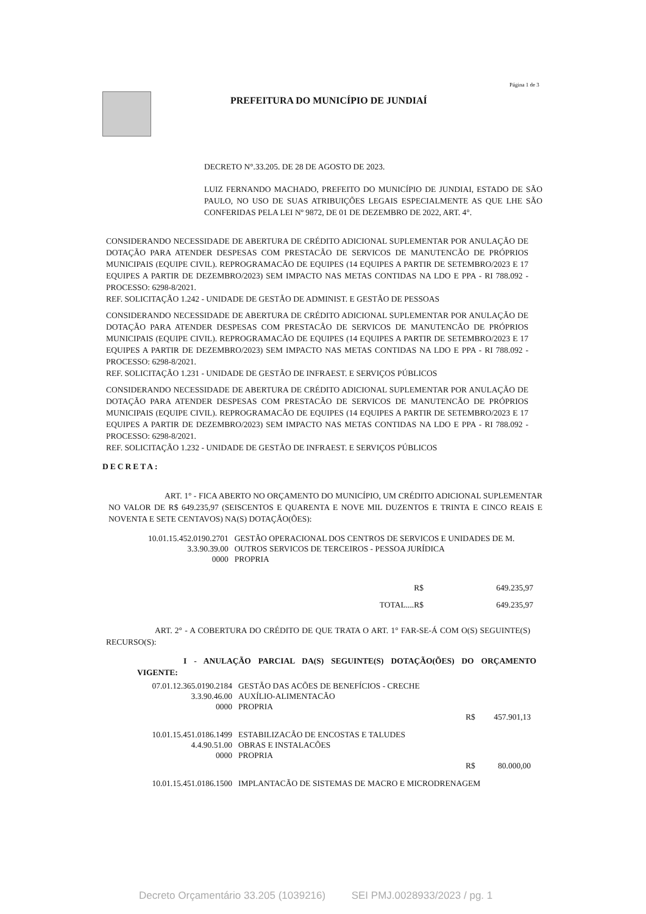Página 1 de 3
PREFEITURA DO MUNICÍPIO DE JUNDIAÍ
DECRETO N°.33.205. DE 28 DE AGOSTO DE 2023.
LUIZ FERNANDO MACHADO, PREFEITO DO MUNICÍPIO DE JUNDIAI, ESTADO DE SÃO PAULO, NO USO DE SUAS ATRIBUIÇÕES LEGAIS ESPECIALMENTE AS QUE LHE SÃO CONFERIDAS PELA LEI Nº 9872, DE 01 DE DEZEMBRO DE 2022, ART. 4°.
CONSIDERANDO NECESSIDADE DE ABERTURA DE CRÉDITO ADICIONAL SUPLEMENTAR POR ANULAÇÃO DE DOTAÇÃO PARA ATENDER DESPESAS COM PRESTACÃO DE SERVICOS DE MANUTENCÃO DE PRÓPRIOS MUNICIPAIS (EQUIPE CIVIL). REPROGRAMACÃO DE EQUIPES (14 EQUIPES A PARTIR DE SETEMBRO/2023 E 17 EQUIPES A PARTIR DE DEZEMBRO/2023) SEM IMPACTO NAS METAS CONTIDAS NA LDO E PPA - RI 788.092 - PROCESSO: 6298-8/2021.
REF. SOLICITAÇÃO 1.242 - UNIDADE DE GESTÃO DE ADMINIST. E GESTÃO DE PESSOAS
CONSIDERANDO NECESSIDADE DE ABERTURA DE CRÉDITO ADICIONAL SUPLEMENTAR POR ANULAÇÃO DE DOTAÇÃO PARA ATENDER DESPESAS COM PRESTACÃO DE SERVICOS DE MANUTENCÃO DE PRÓPRIOS MUNICIPAIS (EQUIPE CIVIL). REPROGRAMACÃO DE EQUIPES (14 EQUIPES A PARTIR DE SETEMBRO/2023 E 17 EQUIPES A PARTIR DE DEZEMBRO/2023) SEM IMPACTO NAS METAS CONTIDAS NA LDO E PPA - RI 788.092 - PROCESSO: 6298-8/2021.
REF. SOLICITAÇÃO 1.231 - UNIDADE DE GESTÃO DE INFRAEST. E SERVIÇOS PÚBLICOS
CONSIDERANDO NECESSIDADE DE ABERTURA DE CRÉDITO ADICIONAL SUPLEMENTAR POR ANULAÇÃO DE DOTAÇÃO PARA ATENDER DESPESAS COM PRESTACÃO DE SERVICOS DE MANUTENCÃO DE PRÓPRIOS MUNICIPAIS (EQUIPE CIVIL). REPROGRAMACÃO DE EQUIPES (14 EQUIPES A PARTIR DE SETEMBRO/2023 E 17 EQUIPES A PARTIR DE DEZEMBRO/2023) SEM IMPACTO NAS METAS CONTIDAS NA LDO E PPA - RI 788.092 - PROCESSO: 6298-8/2021.
REF. SOLICITAÇÃO 1.232 - UNIDADE DE GESTÃO DE INFRAEST. E SERVIÇOS PÚBLICOS
DECRETA:
ART. 1° - FICA ABERTO NO ORÇAMENTO DO MUNICÍPIO, UM CRÉDITO ADICIONAL SUPLEMENTAR NO VALOR DE R$ 649.235,97 (SEISCENTOS E QUARENTA E NOVE MIL DUZENTOS E TRINTA E CINCO REAIS E NOVENTA E SETE CENTAVOS) NA(S) DOTAÇÃO(ÕES):
| 10.01.15.452.0190.2701 | GESTÃO OPERACIONAL DOS CENTROS DE SERVICOS E UNIDADES DE M. |
| 3.3.90.39.00 | OUTROS SERVICOS DE TERCEIROS - PESSOA JURÍDICA |
| 0000 | PROPRIA |
| R$ | 649.235,97 |
| TOTAL....R$ | 649.235,97 |
ART. 2° - A COBERTURA DO CRÉDITO DE QUE TRATA O ART. 1° FAR-SE-Á COM O(S) SEGUINTE(S) RECURSO(S):
I - ANULAÇÃO PARCIAL DA(S) SEGUINTE(S) DOTAÇÃO(ÕES) DO ORÇAMENTO VIGENTE:
| 07.01.12.365.0190.2184 | GESTÃO DAS ACÕES DE BENEFÍCIOS - CRECHE | | |
| 3.3.90.46.00 | AUXÍLIO-ALIMENTACÃO | | |
| 0000 | PROPRIA | | |
| | | R$ | 457.901,13 |
| 10.01.15.451.0186.1499 | ESTABILIZACÃO DE ENCOSTAS E TALUDES | | |
| 4.4.90.51.00 | OBRAS E INSTALACÕES | | |
| 0000 | PROPRIA | | |
| | | R$ | 80.000,00 |
| 10.01.15.451.0186.1500 | IMPLANTACÃO DE SISTEMAS DE MACRO E MICRODRENAGEM | | |
Decreto Orçamentário 33.205 (1039216) SEI PMJ.0028933/2023 / pg. 1